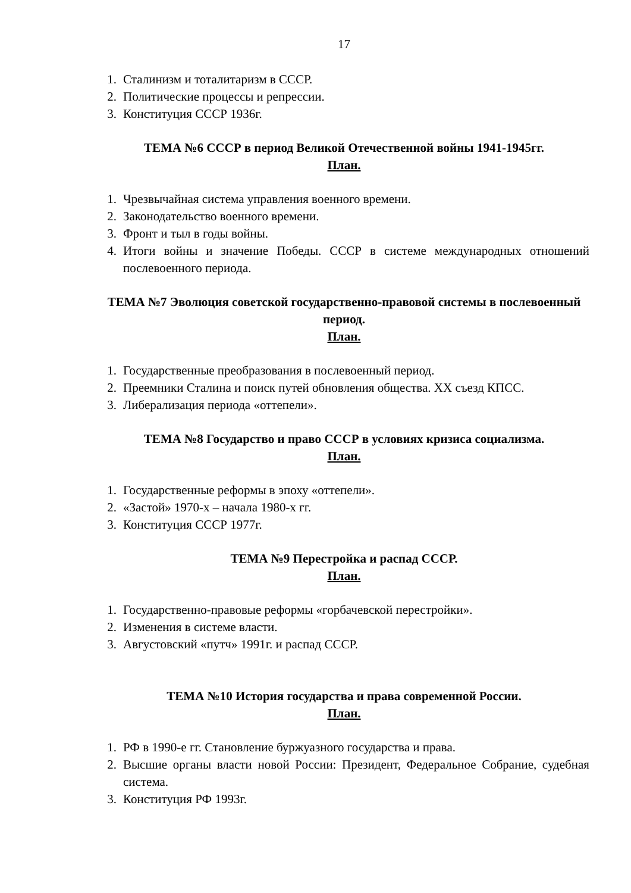17
1. Сталинизм и тоталитаризм в СССР.
2. Политические процессы и репрессии.
3. Конституция СССР 1936г.
ТЕМА №6 СССР в период Великой Отечественной войны 1941-1945гг.
План.
1. Чрезвычайная система управления военного времени.
2. Законодательство военного времени.
3. Фронт и тыл в годы войны.
4. Итоги войны и значение Победы. СССР в системе международных отношений послевоенного периода.
ТЕМА №7 Эволюция советской государственно-правовой системы в послевоенный период.
План.
1. Государственные преобразования в послевоенный период.
2. Преемники Сталина и поиск путей обновления общества. XX съезд КПСС.
3. Либерализация периода «оттепели».
ТЕМА №8 Государство и право СССР в условиях кризиса социализма.
План.
1. Государственные реформы в эпоху «оттепели».
2. «Застой» 1970-х – начала 1980-х гг.
3. Конституция СССР 1977г.
ТЕМА №9 Перестройка и распад СССР.
План.
1. Государственно-правовые реформы «горбачевской перестройки».
2. Изменения в системе власти.
3. Августовский «путч» 1991г. и распад СССР.
ТЕМА №10 История государства и права современной России.
План.
1. РФ в 1990-е гг. Становление буржуазного государства и права.
2. Высшие органы власти новой России: Президент, Федеральное Собрание, судебная система.
3. Конституция РФ 1993г.